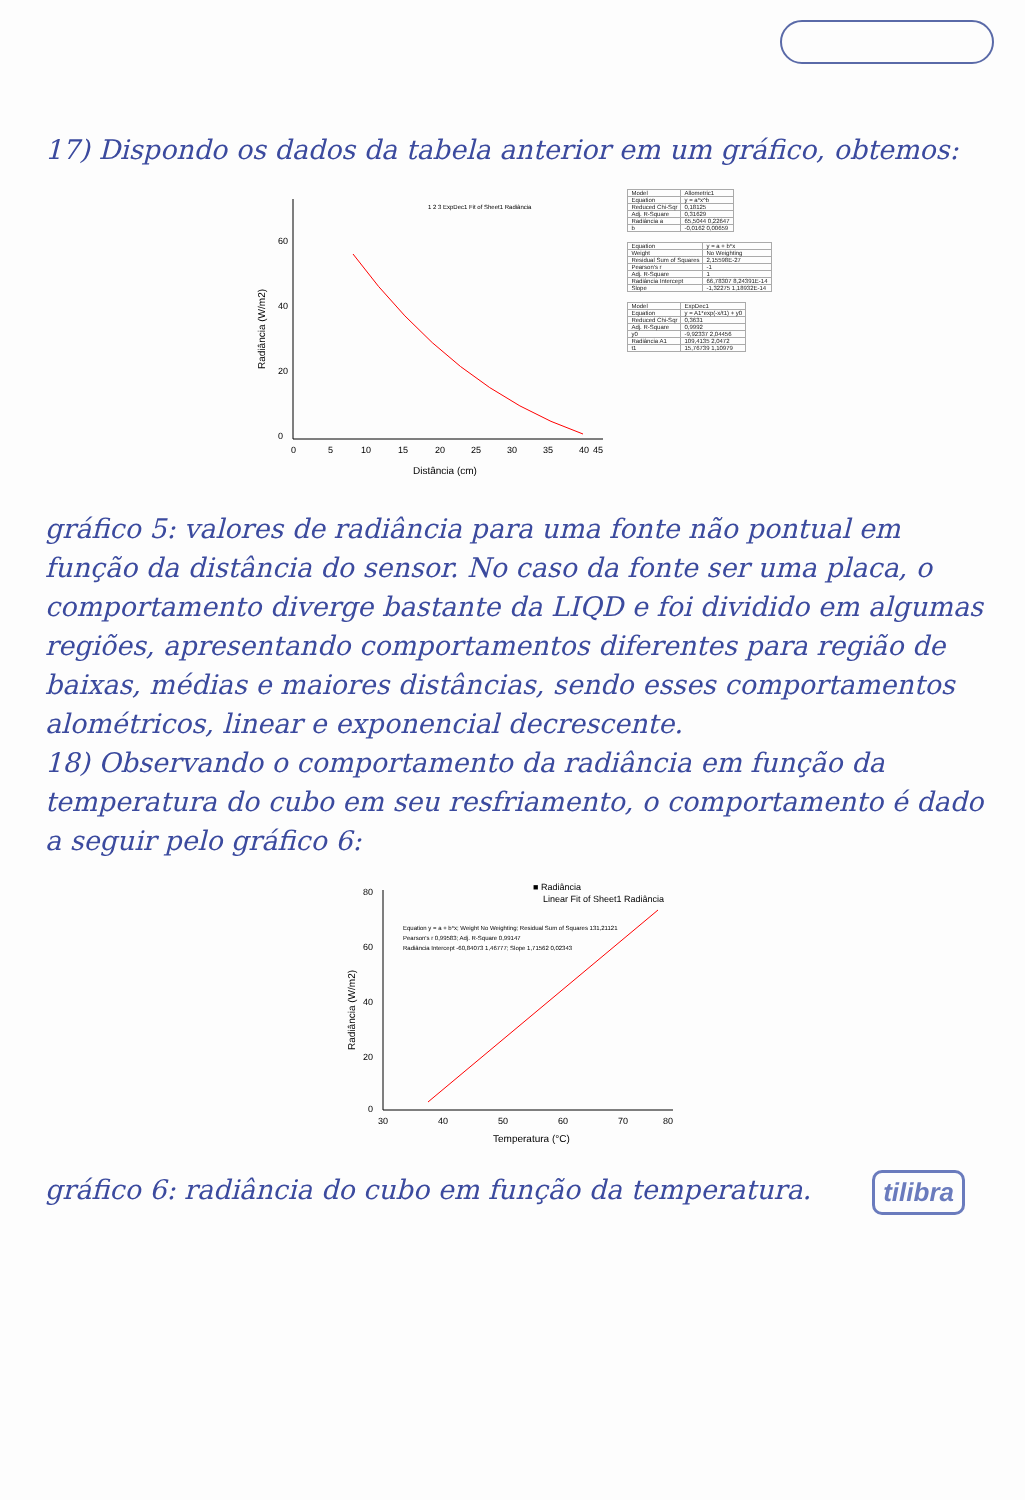17) Dispondo os dados da tabela anterior em um gráfico, obtemos:
60
40
20
0
0
5
10
15
20
25
30
35
40
45
Distância (cm)
Radiância (W/m2)
1 2 3 ExpDec1 Fit of Sheet1 Radiância
| Model | Allometric1 |
| Equation | y = a*x^b |
| Reduced Chi-Sqr | 0,18125 |
| Adj. R-Square | 0,31629 |
| Radiância a | 65,5044 0,22647 |
| b | -0,0162 0,00659 |
| Equation | y = a + b*x |
| Weight | No Weighting |
| Residual Sum of Squares | 2,15598E-27 |
| Pearson's r | -1 |
| Adj. R-Square | 1 |
| Radiância Intercept | 66,78307 8,24391E-14 |
| Slope | -1,32275 1,18932E-14 |
| Model | ExpDec1 |
| Equation | y = A1*exp(-x/t1) + y0 |
| Reduced Chi-Sqr | 0,3631 |
| Adj. R-Square | 0,9992 |
| y0 | -9,92337 2,04456 |
| Radiância A1 | 109,4135 2,0472 |
| t1 | 15,76739 1,10979 |
gráfico 5: valores de radiância para uma fonte não pontual em função da distância do sensor. No caso da fonte ser uma placa, o comportamento diverge bastante da LIQD e foi dividido em algumas regiões, apresentando comportamentos diferentes para região de baixas, médias e maiores distâncias, sendo esses comportamentos alométricos, linear e exponencial decrescente.
18) Observando o comportamento da radiância em função da temperatura do cubo em seu resfriamento, o comportamento é dado a seguir pelo gráfico 6:
80
60
40
20
0
30
40
50
60
70
80
Temperatura (°C)
Radiância (W/m2)
■ Radiância
Linear Fit of Sheet1 Radiância
Equation y = a + b*x; Weight No Weighting; Residual Sum of Squares 131,21121
Pearson's r 0,99583; Adj. R-Square 0,99147
Radiância Intercept -60,84073 1,46777; Slope 1,71562 0,02343
tilibra
gráfico 6: radiância do cubo em função da temperatura.